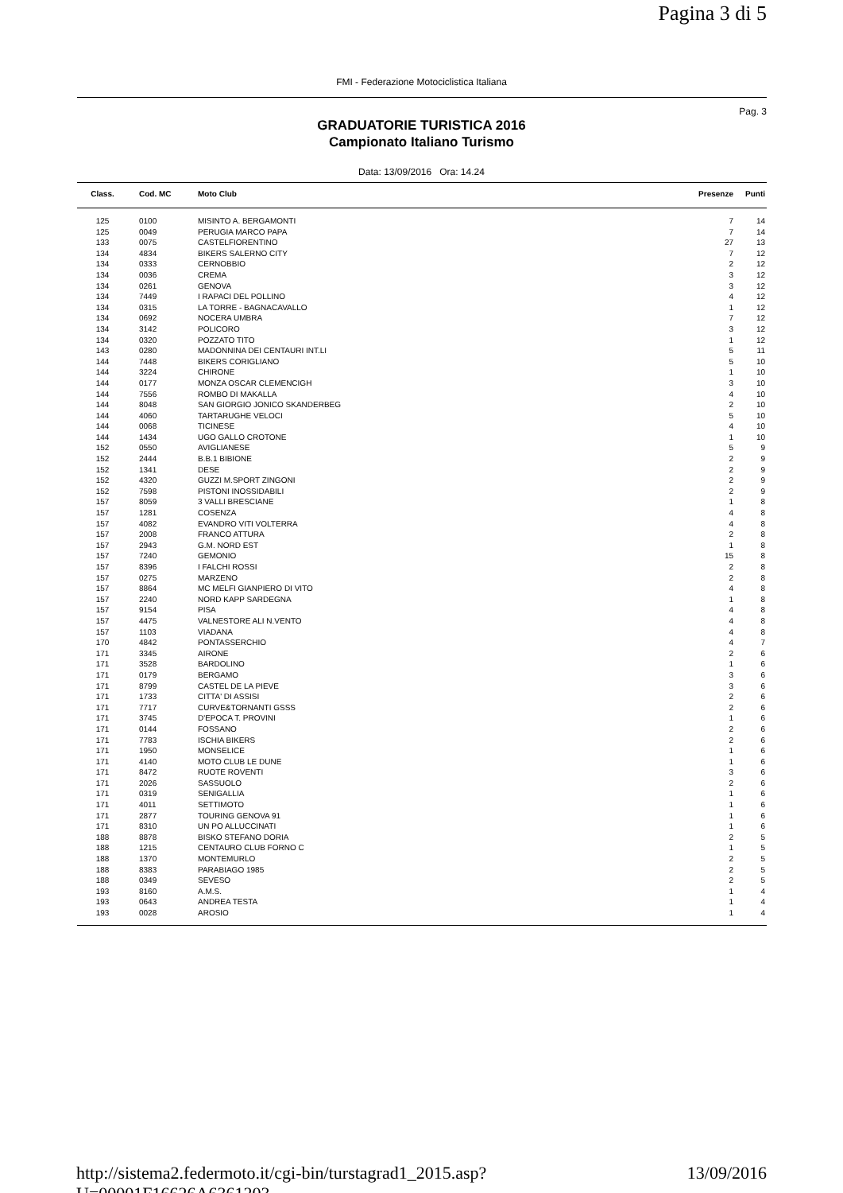Pagina 3 di 5
FMI - Federazione Motociclistica Italiana
Pag. 3
GRADUATORIE TURISTICA 2016
Campionato Italiano Turismo
Data: 13/09/2016 Ora: 14.24
| Class. | Cod. MC | Moto Club | Presenze | Punti |
| --- | --- | --- | --- | --- |
| 125 | 0100 | MISINTO A. BERGAMONTI | 7 | 14 |
| 125 | 0049 | PERUGIA MARCO PAPA | 7 | 14 |
| 133 | 0075 | CASTELFIORENTINO | 27 | 13 |
| 134 | 4834 | BIKERS SALERNO CITY | 7 | 12 |
| 134 | 0333 | CERNOBBIO | 2 | 12 |
| 134 | 0036 | CREMA | 3 | 12 |
| 134 | 0261 | GENOVA | 3 | 12 |
| 134 | 7449 | I RAPACI DEL POLLINO | 4 | 12 |
| 134 | 0315 | LA TORRE - BAGNACAVALLO | 1 | 12 |
| 134 | 0692 | NOCERA UMBRA | 7 | 12 |
| 134 | 3142 | POLICORO | 3 | 12 |
| 134 | 0320 | POZZATO TITO | 1 | 12 |
| 143 | 0280 | MADONNINA DEI CENTAURI INT.LI | 5 | 11 |
| 144 | 7448 | BIKERS CORIGLIANO | 5 | 10 |
| 144 | 3224 | CHIRONE | 1 | 10 |
| 144 | 0177 | MONZA OSCAR CLEMENCIGH | 3 | 10 |
| 144 | 7556 | ROMBO DI MAKALLA | 4 | 10 |
| 144 | 8048 | SAN GIORGIO JONICO SKANDERBEG | 2 | 10 |
| 144 | 4060 | TARTARUGHE VELOCI | 5 | 10 |
| 144 | 0068 | TICINESE | 4 | 10 |
| 144 | 1434 | UGO GALLO CROTONE | 1 | 10 |
| 152 | 0550 | AVIGLIANESE | 5 | 9 |
| 152 | 2444 | B.B.1 BIBIONE | 2 | 9 |
| 152 | 1341 | DESE | 2 | 9 |
| 152 | 4320 | GUZZI M.SPORT ZINGONI | 2 | 9 |
| 152 | 7598 | PISTONI INOSSIDABILI | 2 | 9 |
| 157 | 8059 | 3 VALLI BRESCIANE | 1 | 8 |
| 157 | 1281 | COSENZA | 4 | 8 |
| 157 | 4082 | EVANDRO VITI VOLTERRA | 4 | 8 |
| 157 | 2008 | FRANCO ATTURA | 2 | 8 |
| 157 | 2943 | G.M. NORD EST | 1 | 8 |
| 157 | 7240 | GEMONIO | 15 | 8 |
| 157 | 8396 | I FALCHI ROSSI | 2 | 8 |
| 157 | 0275 | MARZENO | 2 | 8 |
| 157 | 8864 | MC MELFI GIANPIERO DI VITO | 4 | 8 |
| 157 | 2240 | NORD KAPP SARDEGNA | 1 | 8 |
| 157 | 9154 | PISA | 4 | 8 |
| 157 | 4475 | VALNESTORE ALI N.VENTO | 4 | 8 |
| 157 | 1103 | VIADANA | 4 | 8 |
| 170 | 4842 | PONTASSERCHIO | 4 | 7 |
| 171 | 3345 | AIRONE | 2 | 6 |
| 171 | 3528 | BARDOLINO | 1 | 6 |
| 171 | 0179 | BERGAMO | 3 | 6 |
| 171 | 8799 | CASTEL DE LA PIEVE | 3 | 6 |
| 171 | 1733 | CITTA' DI ASSISI | 2 | 6 |
| 171 | 7717 | CURVE&TORNANTI GSSS | 2 | 6 |
| 171 | 3745 | D'EPOCA T. PROVINI | 1 | 6 |
| 171 | 0144 | FOSSANO | 2 | 6 |
| 171 | 7783 | ISCHIA BIKERS | 2 | 6 |
| 171 | 1950 | MONSELICE | 1 | 6 |
| 171 | 4140 | MOTO CLUB LE DUNE | 1 | 6 |
| 171 | 8472 | RUOTE ROVENTI | 3 | 6 |
| 171 | 2026 | SASSUOLO | 2 | 6 |
| 171 | 0319 | SENIGALLIA | 1 | 6 |
| 171 | 4011 | SETTIMOTO | 1 | 6 |
| 171 | 2877 | TOURING GENOVA 91 | 1 | 6 |
| 171 | 8310 | UN PO ALLUCCINATI | 1 | 6 |
| 188 | 8878 | BISKO STEFANO DORIA | 2 | 5 |
| 188 | 1215 | CENTAURO CLUB FORNO C | 1 | 5 |
| 188 | 1370 | MONTEMURLO | 2 | 5 |
| 188 | 8383 | PARABIAGO 1985 | 2 | 5 |
| 188 | 0349 | SEVESO | 2 | 5 |
| 193 | 8160 | A.M.S. | 1 | 4 |
| 193 | 0643 | ANDREA TESTA | 1 | 4 |
| 193 | 0028 | AROSIO | 1 | 4 |
http://sistema2.federmoto.it/cgi-bin/turstagrad1_2015.asp?U=00001F16626A6361203... 13/09/2016